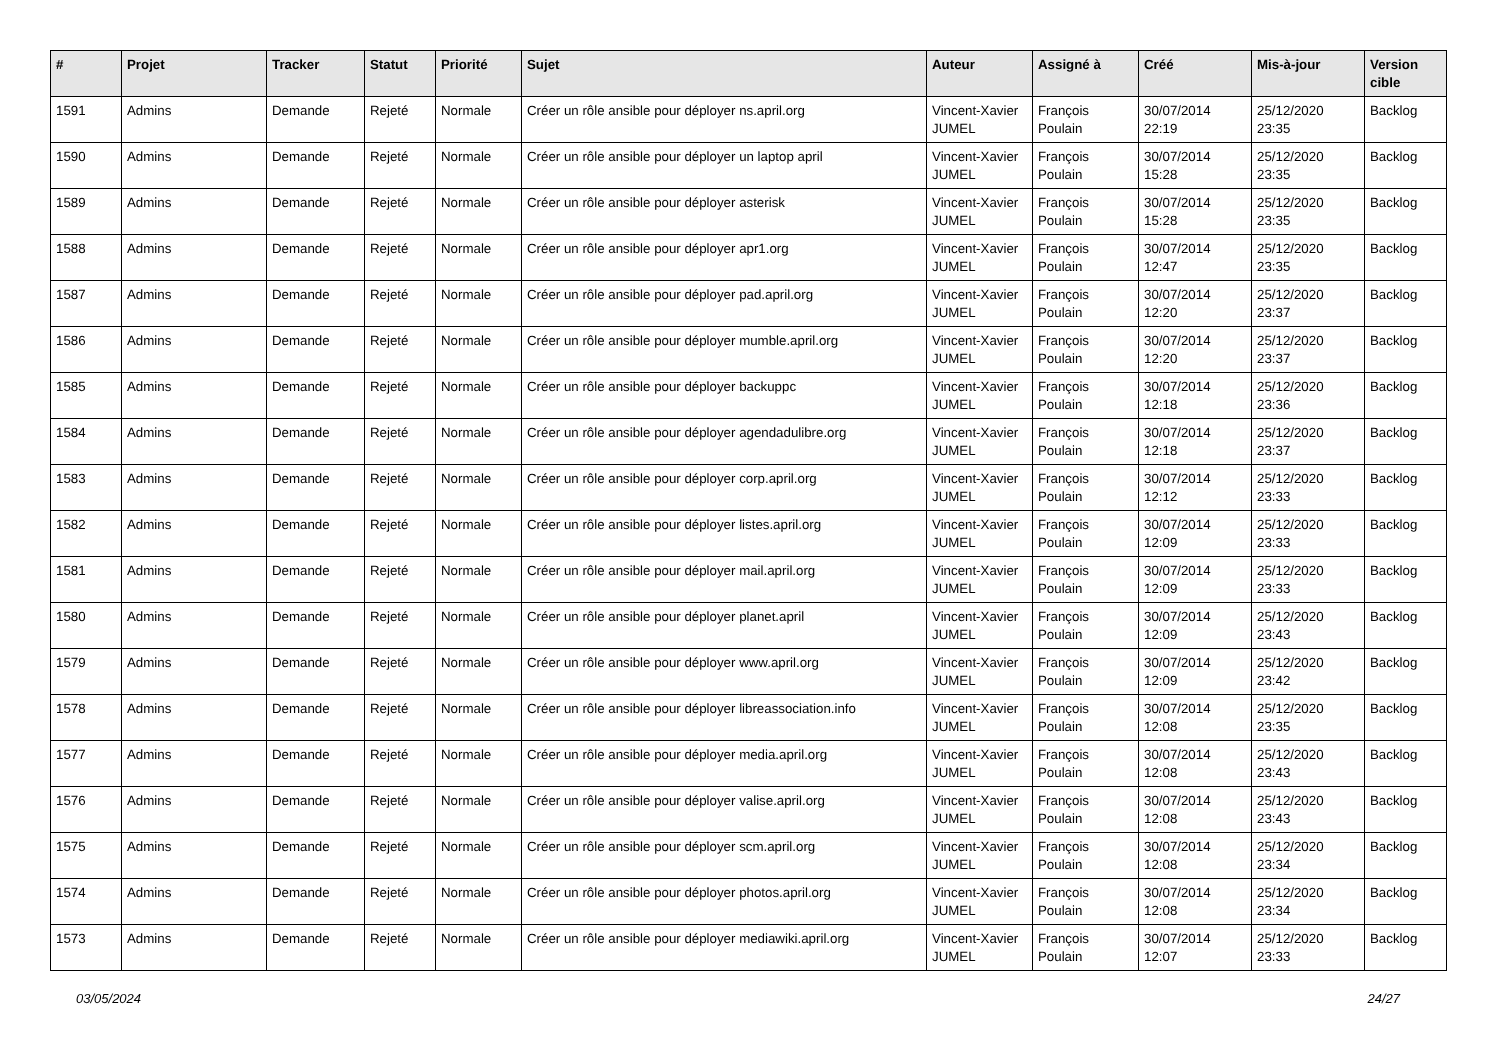| # | Projet | Tracker | Statut | Priorité | Sujet | Auteur | Assigné à | Créé | Mis-à-jour | Version cible |
| --- | --- | --- | --- | --- | --- | --- | --- | --- | --- | --- |
| 1591 | Admins | Demande | Rejeté | Normale | Créer un rôle ansible pour déployer ns.april.org | Vincent-Xavier JUMEL | François Poulain | 30/07/2014 22:19 | 25/12/2020 23:35 | Backlog |
| 1590 | Admins | Demande | Rejeté | Normale | Créer un rôle ansible pour déployer un laptop april | Vincent-Xavier JUMEL | François Poulain | 30/07/2014 15:28 | 25/12/2020 23:35 | Backlog |
| 1589 | Admins | Demande | Rejeté | Normale | Créer un rôle ansible pour déployer asterisk | Vincent-Xavier JUMEL | François Poulain | 30/07/2014 15:28 | 25/12/2020 23:35 | Backlog |
| 1588 | Admins | Demande | Rejeté | Normale | Créer un rôle ansible pour déployer apr1.org | Vincent-Xavier JUMEL | François Poulain | 30/07/2014 12:47 | 25/12/2020 23:35 | Backlog |
| 1587 | Admins | Demande | Rejeté | Normale | Créer un rôle ansible pour déployer pad.april.org | Vincent-Xavier JUMEL | François Poulain | 30/07/2014 12:20 | 25/12/2020 23:37 | Backlog |
| 1586 | Admins | Demande | Rejeté | Normale | Créer un rôle ansible pour déployer mumble.april.org | Vincent-Xavier JUMEL | François Poulain | 30/07/2014 12:20 | 25/12/2020 23:37 | Backlog |
| 1585 | Admins | Demande | Rejeté | Normale | Créer un rôle ansible pour déployer backuppc | Vincent-Xavier JUMEL | François Poulain | 30/07/2014 12:18 | 25/12/2020 23:36 | Backlog |
| 1584 | Admins | Demande | Rejeté | Normale | Créer un rôle ansible pour déployer agendadulibre.org | Vincent-Xavier JUMEL | François Poulain | 30/07/2014 12:18 | 25/12/2020 23:37 | Backlog |
| 1583 | Admins | Demande | Rejeté | Normale | Créer un rôle ansible pour déployer corp.april.org | Vincent-Xavier JUMEL | François Poulain | 30/07/2014 12:12 | 25/12/2020 23:33 | Backlog |
| 1582 | Admins | Demande | Rejeté | Normale | Créer un rôle ansible pour déployer listes.april.org | Vincent-Xavier JUMEL | François Poulain | 30/07/2014 12:09 | 25/12/2020 23:33 | Backlog |
| 1581 | Admins | Demande | Rejeté | Normale | Créer un rôle ansible pour déployer mail.april.org | Vincent-Xavier JUMEL | François Poulain | 30/07/2014 12:09 | 25/12/2020 23:33 | Backlog |
| 1580 | Admins | Demande | Rejeté | Normale | Créer un rôle ansible pour déployer planet.april | Vincent-Xavier JUMEL | François Poulain | 30/07/2014 12:09 | 25/12/2020 23:43 | Backlog |
| 1579 | Admins | Demande | Rejeté | Normale | Créer un rôle ansible pour déployer www.april.org | Vincent-Xavier JUMEL | François Poulain | 30/07/2014 12:09 | 25/12/2020 23:42 | Backlog |
| 1578 | Admins | Demande | Rejeté | Normale | Créer un rôle ansible pour déployer libreassociation.info | Vincent-Xavier JUMEL | François Poulain | 30/07/2014 12:08 | 25/12/2020 23:35 | Backlog |
| 1577 | Admins | Demande | Rejeté | Normale | Créer un rôle ansible pour déployer media.april.org | Vincent-Xavier JUMEL | François Poulain | 30/07/2014 12:08 | 25/12/2020 23:43 | Backlog |
| 1576 | Admins | Demande | Rejeté | Normale | Créer un rôle ansible pour déployer valise.april.org | Vincent-Xavier JUMEL | François Poulain | 30/07/2014 12:08 | 25/12/2020 23:43 | Backlog |
| 1575 | Admins | Demande | Rejeté | Normale | Créer un rôle ansible pour déployer scm.april.org | Vincent-Xavier JUMEL | François Poulain | 30/07/2014 12:08 | 25/12/2020 23:34 | Backlog |
| 1574 | Admins | Demande | Rejeté | Normale | Créer un rôle ansible pour déployer photos.april.org | Vincent-Xavier JUMEL | François Poulain | 30/07/2014 12:08 | 25/12/2020 23:34 | Backlog |
| 1573 | Admins | Demande | Rejeté | Normale | Créer un rôle ansible pour déployer mediawiki.april.org | Vincent-Xavier JUMEL | François Poulain | 30/07/2014 12:07 | 25/12/2020 23:33 | Backlog |
03/05/2024 24/27